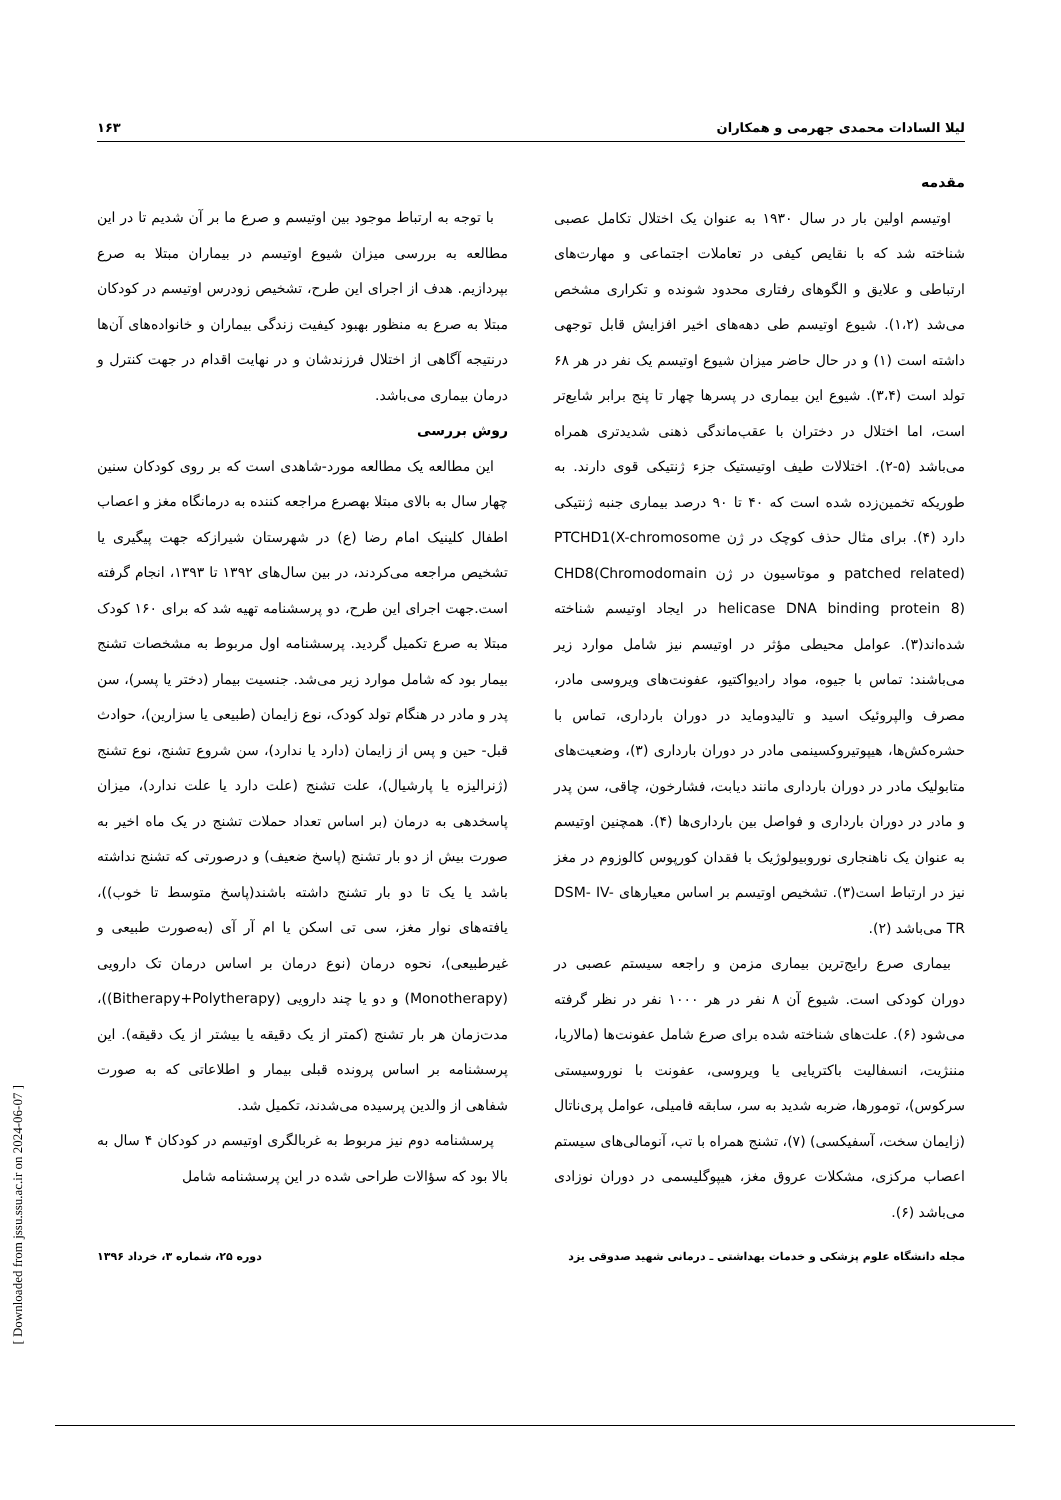لیلا السادات محمدی جهرمی و همکاران ۱۶۳
مقدمه
اوتیسم اولین بار در سال ۱۹۳۰ به عنوان یک اختلال تکامل عصبی شناخته شد که با نقایص کیفی در تعاملات اجتماعی و مهارت‌های ارتباطی و علایق و الگوهای رفتاری محدود شونده و تکراری مشخص می‌شد (۱،۲). شیوع اوتیسم طی دهه‌های اخیر افزایش قابل توجهی داشته است (۱) و در حال حاضر میزان شیوع اوتیسم یک نفر در هر ۶۸ تولد است (۳،۴). شیوع این بیماری در پسرها چهار تا پنج برابر شایع‌تر است، اما اختلال در دختران با عقب‌ماندگی ذهنی شدیدتری همراه می‌باشد (۵-۲). اختلالات طیف اوتیستیک جزء ژنتیکی قوی دارند. به طوریکه تخمین‌زده شده است که ۴۰ تا ۹۰ درصد بیماری جنبه ژنتیکی دارد (۴). برای مثال حذف کوچک در ژن PTCHD1(X-chromosome patched related) و موتاسیون در ژن CHD8(Chromodomain helicase DNA binding protein 8) در ایجاد اوتیسم شناخته شده‌اند(۳). عوامل محیطی مؤثر در اوتیسم نیز شامل موارد زیر می‌باشند: تماس با جیوه، مواد رادیواکتیو، عفونت‌های ویروسی مادر، مصرف والپروئیک اسید و تالیدوماید در دوران بارداری، تماس با حشره‌کش‌ها، هیپوتیروکسینمی مادر در دوران بارداری (۳)، وضعیت‌های متابولیک مادر در دوران بارداری مانند دیابت، فشارخون، چاقی، سن پدر و مادر در دوران بارداری و فواصل بین بارداری‌ها (۴). همچنین اوتیسم به عنوان یک ناهنجاری نوروبیولوژیک با فقدان کورپوس کالوزوم در مغز نیز در ارتباط است(۳). تشخیص اوتیسم بر اساس معیارهای DSM- IV- TR می‌باشد (۲).
بیماری صرع رایج‌ترین بیماری مزمن و راجعه سیستم عصبی در دوران کودکی است. شیوع آن ۸ نفر در هر ۱۰۰۰ نفر در نظر گرفته می‌شود (۶). علت‌های شناخته شده برای صرع شامل عفونت‌ها (مالاریا، مننژیت، انسفالیت باکتریایی یا ویروسی، عفونت با نوروسیستی سرکوس)، تومورها، ضربه شدید به سر، سابقه فامیلی، عوامل پری‌ناتال (زایمان سخت، آسفیکسی) (۷)، تشنج همراه با تب، آنومالی‌های سیستم اعصاب مرکزی، مشکلات عروق مغز، هیپوگلیسمی در دوران نوزادی می‌باشد (۶).
با توجه به ارتباط موجود بین اوتیسم و صرع ما بر آن شدیم تا در این مطالعه به بررسی میزان شیوع اوتیسم در بیماران مبتلا به صرع بپردازیم. هدف از اجرای این طرح، تشخیص زودرس اوتیسم در کودکان مبتلا به صرع به منظور بهبود کیفیت زندگی بیماران و خانواده‌های آن‌ها درنتیجه آگاهی از اختلال فرزندشان و در نهایت اقدام در جهت کنترل و درمان بیماری می‌باشد.
روش بررسی
این مطالعه یک مطالعه مورد-شاهدی است که بر روی کودکان سنین چهار سال به بالای مبتلا بهصرع مراجعه کننده به درمانگاه مغز و اعصاب اطفال کلینیک امام رضا (ع) در شهرستان شیرازکه جهت پیگیری یا تشخیص مراجعه می‌کردند، در بین سال‌های ۱۳۹۲ تا ۱۳۹۳، انجام گرفته است.جهت اجرای این طرح، دو پرسشنامه تهیه شد که برای ۱۶۰ کودک مبتلا به صرع تکمیل گردید. پرسشنامه اول مربوط به مشخصات تشنج بیمار بود که شامل موارد زیر می‌شد. جنسیت بیمار (دختر یا پسر)، سن پدر و مادر در هنگام تولد کودک، نوع زایمان (طبیعی یا سزارین)، حوادث قبل- حین و پس از زایمان (دارد یا ندارد)، سن شروع تشنج، نوع تشنج (ژنرالیزه یا پارشیال)، علت تشنج (علت دارد یا علت ندارد)، میزان پاسخدهی به درمان (بر اساس تعداد حملات تشنج در یک ماه اخیر به صورت بیش از دو بار تشنج (پاسخ ضعیف) و درصورتی که تشنج نداشته باشد یا یک تا دو بار تشنج داشته باشند(پاسخ متوسط تا خوب))، یافته‌های نوار مغز، سی تی اسکن یا ام آر آی (به‌صورت طبیعی و غیرطبیعی)، نحوه درمان (نوع درمان بر اساس درمان تک دارویی (Monotherapy) و دو یا چند دارویی (Bitherapy+Polytherapy))، مدت‌زمان هر بار تشنج (کمتر از یک دقیقه یا بیشتر از یک دقیقه). این پرسشنامه بر اساس پرونده قبلی بیمار و اطلاعاتی که به صورت شفاهی از والدین پرسیده می‌شدند، تکمیل شد.
پرسشنامه دوم نیز مربوط به غربالگری اوتیسم در کودکان ۴ سال به بالا بود که سؤالات طراحی شده در این پرسشنامه شامل
مجله دانشگاه علوم پزشکی و خدمات بهداشتی ـ درمانی شهید صدوقی یزد دوره ۲۵، شماره ۳، خرداد ۱۳۹۶
[ Downloaded from jssu.ssu.ac.ir on 2024-06-07 ]